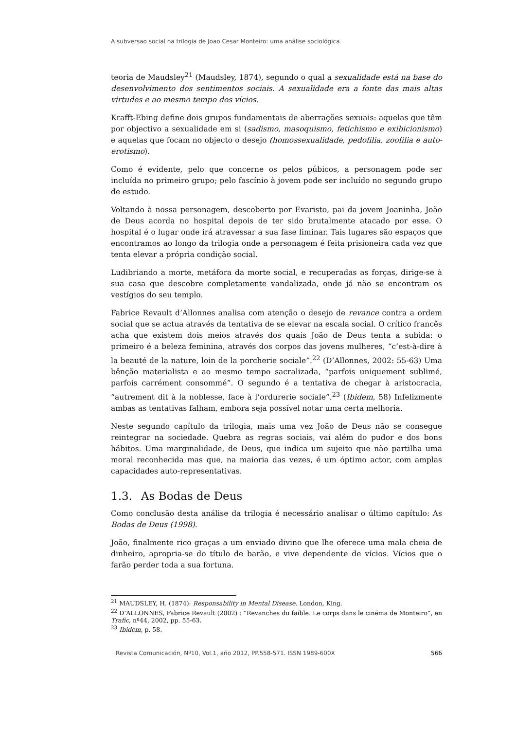A subversao social na trilogia de Joao Cesar Monteiro: uma análise sociológica
teoria de Maudsley<sup>21</sup> (Maudsley, 1874), segundo o qual a sexualidade está na base do desenvolvimento dos sentimentos sociais. A sexualidade era a fonte das mais altas virtudes e ao mesmo tempo dos vícios.
Krafft-Ebing define dois grupos fundamentais de aberrações sexuais: aquelas que têm por objectivo a sexualidade em si (sadismo, masoquismo, fetichismo e exibicionismo) e aquelas que focam no objecto o desejo (homossexualidade, pedofilia, zoofilia e auto-erotismo).
Como é evidente, pelo que concerne os pelos púbicos, a personagem pode ser incluída no primeiro grupo; pelo fascínio à jovem pode ser incluído no segundo grupo de estudo.
Voltando à nossa personagem, descoberto por Evaristo, pai da jovem Joaninha, João de Deus acorda no hospital depois de ter sido brutalmente atacado por esse. O hospital é o lugar onde irá atravessar a sua fase liminar. Tais lugares são espaços que encontramos ao longo da trilogia onde a personagem é feita prisioneira cada vez que tenta elevar a própria condição social.
Ludibriando a morte, metáfora da morte social, e recuperadas as forças, dirige-se à sua casa que descobre completamente vandalizada, onde já não se encontram os vestígios do seu templo.
Fabrice Revault d’Allonnes analisa com atenção o desejo de revance contra a ordem social que se actua através da tentativa de se elevar na escala social. O crítico francês acha que existem dois meios através dos quais João de Deus tenta a subida: o primeiro é a beleza feminina, através dos corpos das jovens mulheres, “c’est-à-dire à la beauté de la nature, loin de la porcherie sociale”.<sup>22</sup> (D’Allonnes, 2002: 55-63) Uma bênção materialista e ao mesmo tempo sacralizada, “parfois uniquement sublimé, parfois carrément consommé”. O segundo é a tentativa de chegar à aristocracia, “autrement dit à la noblesse, face à l’ordurerie sociale”.<sup>23</sup> (Ibidem, 58) Infelizmente ambas as tentativas falham, embora seja possível notar uma certa melhoria.
Neste segundo capítulo da trilogia, mais uma vez João de Deus não se consegue reintegrar na sociedade. Quebra as regras sociais, vai além do pudor e dos bons hábitos. Uma marginalidade, de Deus, que indica um sujeito que não partilha uma moral reconhecida mas que, na maioria das vezes, é um óptimo actor, com amplas capacidades auto-representativas.
1.3. As Bodas de Deus
Como conclusão desta análise da trilogia é necessário analisar o último capítulo: As Bodas de Deus (1998).
João, finalmente rico graças a um enviado divino que lhe oferece uma mala cheia de dinheiro, apropria-se do título de barão, e vive dependente de vícios. Vícios que o farão perder toda a sua fortuna.
<sup>21</sup> MAUDSLEY, H. (1874): Responsability in Mental Disease. London, King.
<sup>22</sup> D’ALLONNES, Fabrice Revault (2002) : “Revanches du faible. Le corps dans le cinéma de Monteiro”, en Trafic, nº44, 2002, pp. 55-63.
<sup>23</sup> Ibidem, p. 58.
Revista Comunicación, Nº10, Vol.1, año 2012, PP.558-571. ISSN 1989-600X 566